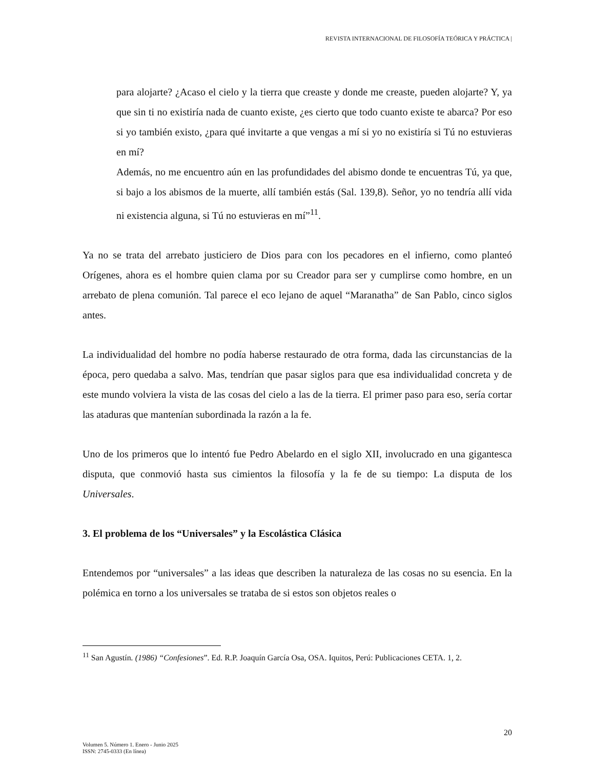REVISTA INTERNACIONAL DE FILOSOFÍA TEÓRICA Y PRÁCTICA |
para alojarte? ¿Acaso el cielo y la tierra que creaste y donde me creaste, pueden alojarte? Y, ya que sin ti no existiría nada de cuanto existe, ¿es cierto que todo cuanto existe te abarca? Por eso si yo también existo, ¿para qué invitarte a que vengas a mí si yo no existiría si Tú no estuvieras en mí?
Además, no me encuentro aún en las profundidades del abismo donde te encuentras Tú, ya que, si bajo a los abismos de la muerte, allí también estás (Sal. 139,8). Señor, yo no tendría allí vida ni existencia alguna, si Tú no estuvieras en mí”<sup>11</sup>.
Ya no se trata del arrebato justiciero de Dios para con los pecadores en el infierno, como planteó Orígenes, ahora es el hombre quien clama por su Creador para ser y cumplirse como hombre, en un arrebato de plena comunión. Tal parece el eco lejano de aquel “Maranatha” de San Pablo, cinco siglos antes.
La individualidad del hombre no podía haberse restaurado de otra forma, dada las circunstancias de la época, pero quedaba a salvo. Mas, tendrían que pasar siglos para que esa individualidad concreta y de este mundo volviera la vista de las cosas del cielo a las de la tierra. El primer paso para eso, sería cortar las ataduras que mantenían subordinada la razón a la fe.
Uno de los primeros que lo intentó fue Pedro Abelardo en el siglo XII, involucrado en una gigantesca disputa, que conmovió hasta sus cimientos la filosofía y la fe de su tiempo: La disputa de los Universales.
3. El problema de los “Universales” y la Escolástica Clásica
Entendemos por “universales” a las ideas que describen la naturaleza de las cosas no su esencia. En la polémica en torno a los universales se trataba de si estos son objetos reales o
<sup>11</sup> San Agustín. (1986) “Confesiones”. Ed. R.P. Joaquín García Osa, OSA. Iquitos, Perú: Publicaciones CETA. 1, 2.
20
Volumen 5. Número 1. Enero - Junio 2025
ISSN: 2745-0333 (En línea)